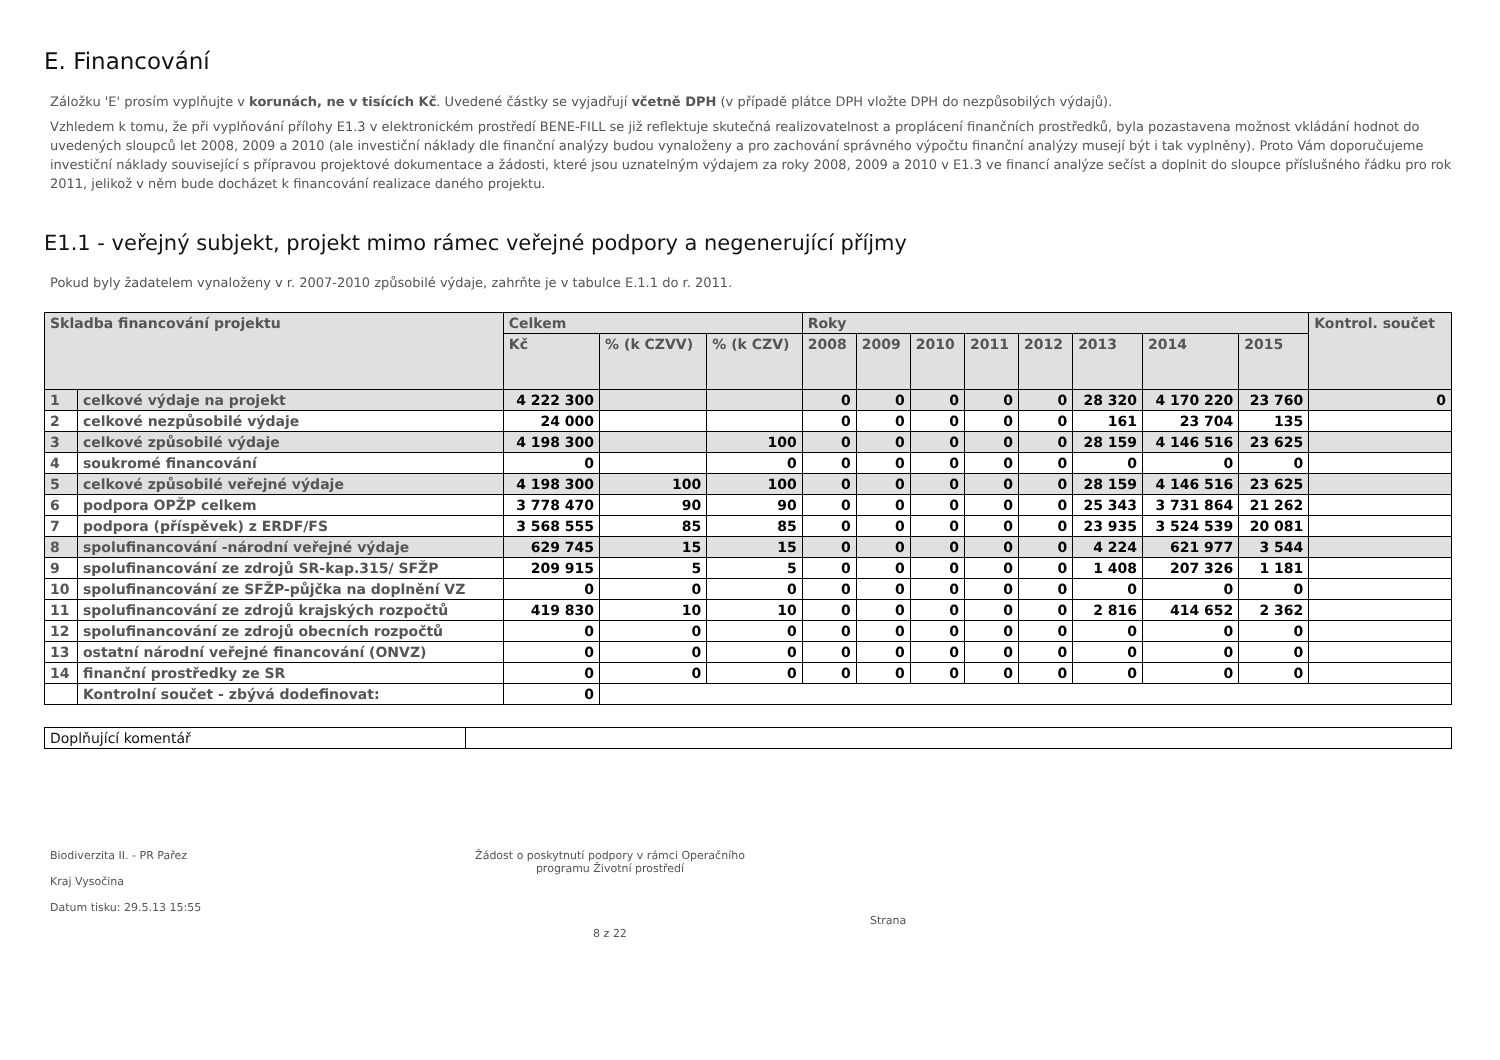E. Financování
Záložku 'E' prosím vyplňujte v korunách, ne v tisících Kč. Uvedené částky se vyjadřují včetně DPH (v případě plátce DPH vložte DPH do nezpůsobilých výdajů).
Vzhledem k tomu, že při vyplňování přílohy E1.3 v elektronickém prostředí BENE-FILL se již reflektuje skutečná realizovatelnost a proplácení finančních prostředků, byla pozastavena možnost vkládání hodnot do uvedených sloupců let 2008, 2009 a 2010 (ale investiční náklady dle finanční analýzy budou vynaloženy a pro zachování správného výpočtu finanční analýzy musejí být i tak vyplněny). Proto Vám doporučujeme investiční náklady související s přípravou projektové dokumentace a žádosti, které jsou uznatelným výdajem za roky 2008, 2009 a 2010 v E1.3 ve financí analýze sečíst a doplnit do sloupce příslušného řádku pro rok 2011, jelikož v něm bude docházet k financování realizace daného projektu.
E1.1 - veřejný subjekt, projekt mimo rámec veřejné podpory a negenerující příjmy
Pokud byly žadatelem vynaloženy v r. 2007-2010 způsobilé výdaje, zahrňte je v tabulce E.1.1 do r. 2011.
| Skladba financování projektu | | Celkem | | | Roky | | | | | | | | Kontrol. součet |
| --- | --- | --- | --- | --- | --- | --- | --- | --- | --- | --- | --- | --- | --- |
| | | Kč | % (k CZVV) | % (k CZV) | 2008 | 2009 | 2010 | 2011 | 2012 | 2013 | 2014 | 2015 | |
| 1 | celkové výdaje na projekt | 4 222 300 | | | 0 | 0 | 0 | 0 | 0 | 28 320 | 4 170 220 | 23 760 | 0 |
| 2 | celkové nezpůsobilé výdaje | 24 000 | | | 0 | 0 | 0 | 0 | 0 | 161 | 23 704 | 135 | |
| 3 | celkové způsobilé výdaje | 4 198 300 | | 100 | 0 | 0 | 0 | 0 | 0 | 28 159 | 4 146 516 | 23 625 | |
| 4 | soukromé financování | 0 | | 0 | 0 | 0 | 0 | 0 | 0 | 0 | 0 | 0 | |
| 5 | celkové způsobilé veřejné výdaje | 4 198 300 | 100 | 100 | 0 | 0 | 0 | 0 | 0 | 28 159 | 4 146 516 | 23 625 | |
| 6 | podpora OPŽP celkem | 3 778 470 | 90 | 90 | 0 | 0 | 0 | 0 | 0 | 25 343 | 3 731 864 | 21 262 | |
| 7 | podpora (příspěvek) z ERDF/FS | 3 568 555 | 85 | 85 | 0 | 0 | 0 | 0 | 0 | 23 935 | 3 524 539 | 20 081 | |
| 8 | spolufinancování -národní veřejné výdaje | 629 745 | 15 | 15 | 0 | 0 | 0 | 0 | 0 | 4 224 | 621 977 | 3 544 | |
| 9 | spolufinancování ze zdrojů SR-kap.315/ SFŽP | 209 915 | 5 | 5 | 0 | 0 | 0 | 0 | 0 | 1 408 | 207 326 | 1 181 | |
| 10 | spolufinancování ze SFŽP-půjčka na doplnění VZ | 0 | 0 | 0 | 0 | 0 | 0 | 0 | 0 | 0 | 0 | 0 | |
| 11 | spolufinancování ze zdrojů krajských rozpočtů | 419 830 | 10 | 10 | 0 | 0 | 0 | 0 | 0 | 2 816 | 414 652 | 2 362 | |
| 12 | spolufinancování ze zdrojů obecních rozpočtů | 0 | 0 | 0 | 0 | 0 | 0 | 0 | 0 | 0 | 0 | 0 | |
| 13 | ostatní národní veřejné financování (ONVZ) | 0 | 0 | 0 | 0 | 0 | 0 | 0 | 0 | 0 | 0 | 0 | |
| 14 | finanční prostředky ze SR | 0 | 0 | 0 | 0 | 0 | 0 | 0 | 0 | 0 | 0 | 0 | |
| | Kontrolní součet - zbývá dodefinovat: | 0 | | | | | | | | | | | |
| Doplňující komentář | |
Biodiverzita II. - PR Pařez
Kraj Vysočina
Datum tisku: 29.5.13 15:55
Žádost o poskytnutí podpory v rámci Operačního programu Životní prostředí
Strana 8 z 22